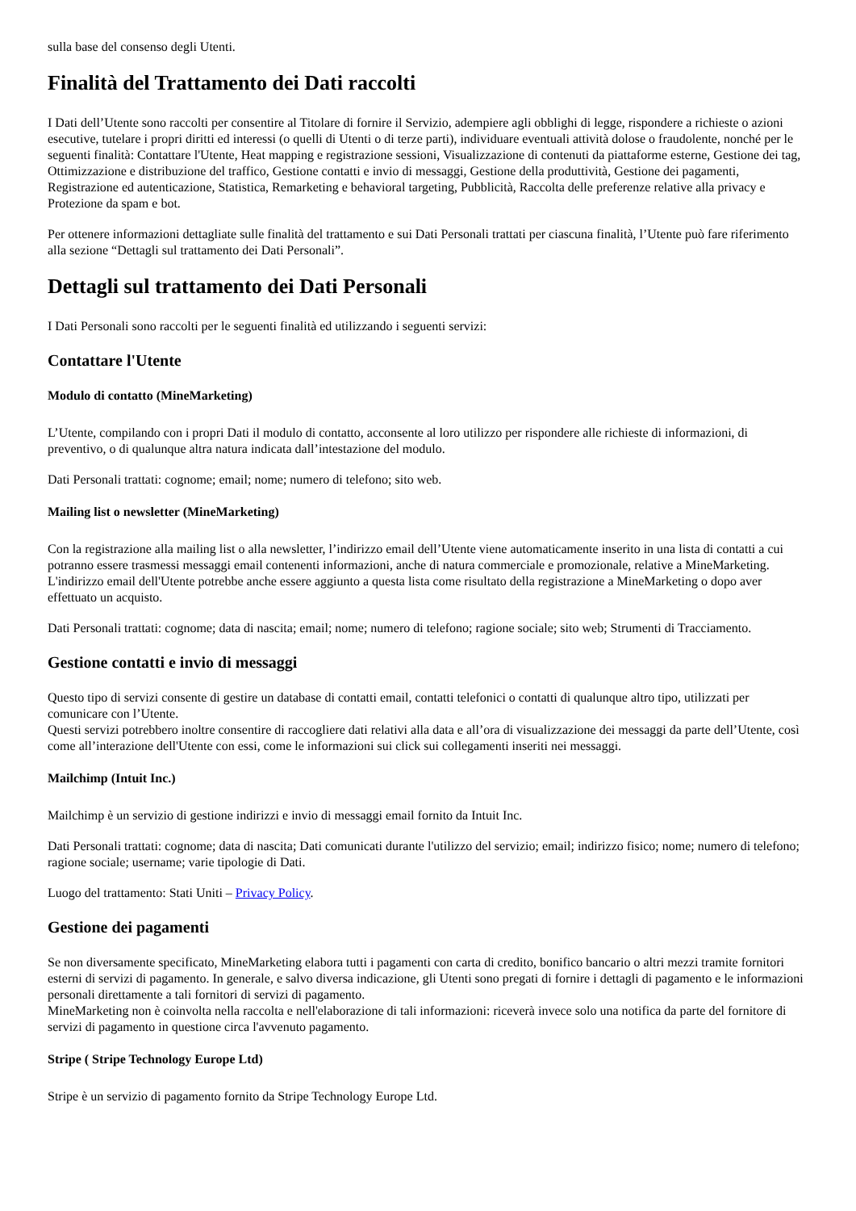sulla base del consenso degli Utenti.
Finalità del Trattamento dei Dati raccolti
I Dati dell’Utente sono raccolti per consentire al Titolare di fornire il Servizio, adempiere agli obblighi di legge, rispondere a richieste o azioni esecutive, tutelare i propri diritti ed interessi (o quelli di Utenti o di terze parti), individuare eventuali attività dolose o fraudolente, nonché per le seguenti finalità: Contattare l'Utente, Heat mapping e registrazione sessioni, Visualizzazione di contenuti da piattaforme esterne, Gestione dei tag, Ottimizzazione e distribuzione del traffico, Gestione contatti e invio di messaggi, Gestione della produttività, Gestione dei pagamenti, Registrazione ed autenticazione, Statistica, Remarketing e behavioral targeting, Pubblicità, Raccolta delle preferenze relative alla privacy e Protezione da spam e bot.
Per ottenere informazioni dettagliate sulle finalità del trattamento e sui Dati Personali trattati per ciascuna finalità, l’Utente può fare riferimento alla sezione “Dettagli sul trattamento dei Dati Personali”.
Dettagli sul trattamento dei Dati Personali
I Dati Personali sono raccolti per le seguenti finalità ed utilizzando i seguenti servizi:
Contattare l'Utente
Modulo di contatto (MineMarketing)
L’Utente, compilando con i propri Dati il modulo di contatto, acconsente al loro utilizzo per rispondere alle richieste di informazioni, di preventivo, o di qualunque altra natura indicata dall’intestazione del modulo.
Dati Personali trattati: cognome; email; nome; numero di telefono; sito web.
Mailing list o newsletter (MineMarketing)
Con la registrazione alla mailing list o alla newsletter, l’indirizzo email dell’Utente viene automaticamente inserito in una lista di contatti a cui potranno essere trasmessi messaggi email contenenti informazioni, anche di natura commerciale e promozionale, relative a MineMarketing. L'indirizzo email dell'Utente potrebbe anche essere aggiunto a questa lista come risultato della registrazione a MineMarketing o dopo aver effettuato un acquisto.
Dati Personali trattati: cognome; data di nascita; email; nome; numero di telefono; ragione sociale; sito web; Strumenti di Tracciamento.
Gestione contatti e invio di messaggi
Questo tipo di servizi consente di gestire un database di contatti email, contatti telefonici o contatti di qualunque altro tipo, utilizzati per comunicare con l’Utente.
Questi servizi potrebbero inoltre consentire di raccogliere dati relativi alla data e all’ora di visualizzazione dei messaggi da parte dell’Utente, così come all’interazione dell'Utente con essi, come le informazioni sui click sui collegamenti inseriti nei messaggi.
Mailchimp (Intuit Inc.)
Mailchimp è un servizio di gestione indirizzi e invio di messaggi email fornito da Intuit Inc.
Dati Personali trattati: cognome; data di nascita; Dati comunicati durante l'utilizzo del servizio; email; indirizzo fisico; nome; numero di telefono; ragione sociale; username; varie tipologie di Dati.
Luogo del trattamento: Stati Uniti – Privacy Policy.
Gestione dei pagamenti
Se non diversamente specificato, MineMarketing elabora tutti i pagamenti con carta di credito, bonifico bancario o altri mezzi tramite fornitori esterni di servizi di pagamento. In generale, e salvo diversa indicazione, gli Utenti sono pregati di fornire i dettagli di pagamento e le informazioni personali direttamente a tali fornitori di servizi di pagamento.
MineMarketing non è coinvolta nella raccolta e nell'elaborazione di tali informazioni: riceverà invece solo una notifica da parte del fornitore di servizi di pagamento in questione circa l'avvenuto pagamento.
Stripe ( Stripe Technology Europe Ltd)
Stripe è un servizio di pagamento fornito da Stripe Technology Europe Ltd.